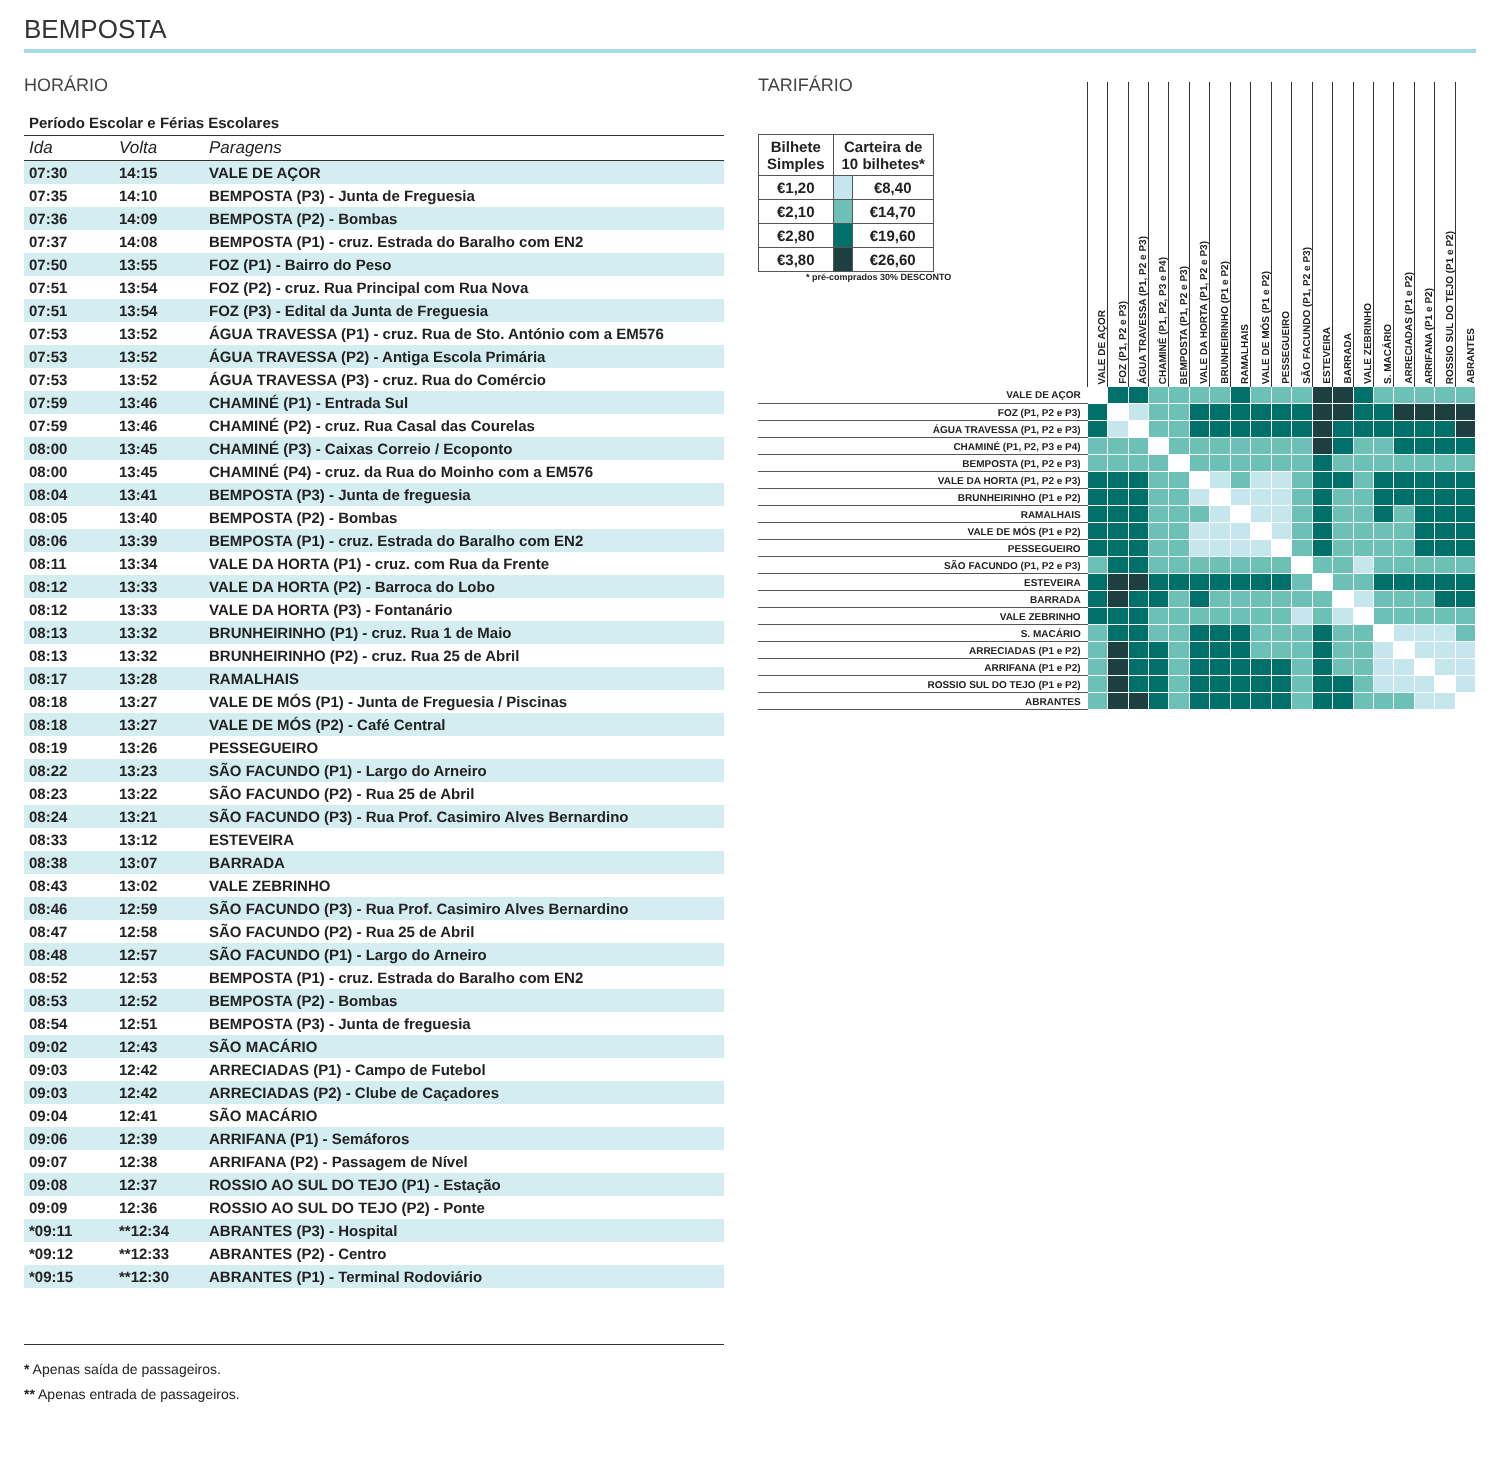BEMPOSTA
HORÁRIO
Período Escolar e Férias Escolares
| Ida | Volta | Paragens |
| --- | --- | --- |
| 07:30 | 14:15 | VALE DE AÇOR |
| 07:35 | 14:10 | BEMPOSTA (P3) - Junta de Freguesia |
| 07:36 | 14:09 | BEMPOSTA (P2) - Bombas |
| 07:37 | 14:08 | BEMPOSTA (P1) - cruz. Estrada do Baralho com EN2 |
| 07:50 | 13:55 | FOZ (P1) - Bairro do Peso |
| 07:51 | 13:54 | FOZ (P2) - cruz. Rua Principal com Rua Nova |
| 07:51 | 13:54 | FOZ (P3) - Edital da Junta de Freguesia |
| 07:53 | 13:52 | ÁGUA TRAVESSA (P1) - cruz. Rua de Sto. António com a EM576 |
| 07:53 | 13:52 | ÁGUA TRAVESSA (P2) - Antiga Escola Primária |
| 07:53 | 13:52 | ÁGUA TRAVESSA (P3) - cruz. Rua do Comércio |
| 07:59 | 13:46 | CHAMINÉ (P1) - Entrada Sul |
| 07:59 | 13:46 | CHAMINÉ (P2) - cruz. Rua Casal das Courelas |
| 08:00 | 13:45 | CHAMINÉ (P3) - Caixas Correio / Ecoponto |
| 08:00 | 13:45 | CHAMINÉ (P4) - cruz. da Rua do Moinho com a EM576 |
| 08:04 | 13:41 | BEMPOSTA (P3) - Junta de freguesia |
| 08:05 | 13:40 | BEMPOSTA (P2) - Bombas |
| 08:06 | 13:39 | BEMPOSTA (P1) - cruz. Estrada do Baralho com EN2 |
| 08:11 | 13:34 | VALE DA HORTA (P1) - cruz. com Rua da Frente |
| 08:12 | 13:33 | VALE DA HORTA (P2) - Barroca do Lobo |
| 08:12 | 13:33 | VALE DA HORTA (P3) - Fontanário |
| 08:13 | 13:32 | BRUNHEIRINHO (P1) - cruz. Rua 1 de Maio |
| 08:13 | 13:32 | BRUNHEIRINHO (P2) - cruz. Rua 25 de Abril |
| 08:17 | 13:28 | RAMALHAIS |
| 08:18 | 13:27 | VALE DE MÓS (P1) - Junta de Freguesia / Piscinas |
| 08:18 | 13:27 | VALE DE MÓS (P2) - Café Central |
| 08:19 | 13:26 | PESSEGUEIRO |
| 08:22 | 13:23 | SÃO FACUNDO (P1) - Largo do Arneiro |
| 08:23 | 13:22 | SÃO FACUNDO (P2) - Rua 25 de Abril |
| 08:24 | 13:21 | SÃO FACUNDO (P3) - Rua Prof. Casimiro Alves Bernardino |
| 08:33 | 13:12 | ESTEVEIRA |
| 08:38 | 13:07 | BARRADA |
| 08:43 | 13:02 | VALE ZEBRINHO |
| 08:46 | 12:59 | SÃO FACUNDO (P3) - Rua Prof. Casimiro Alves Bernardino |
| 08:47 | 12:58 | SÃO FACUNDO (P2) - Rua 25 de Abril |
| 08:48 | 12:57 | SÃO FACUNDO (P1) - Largo do Arneiro |
| 08:52 | 12:53 | BEMPOSTA (P1) - cruz. Estrada do Baralho com EN2 |
| 08:53 | 12:52 | BEMPOSTA (P2) - Bombas |
| 08:54 | 12:51 | BEMPOSTA (P3) - Junta de freguesia |
| 09:02 | 12:43 | SÃO MACÁRIO |
| 09:03 | 12:42 | ARRECIADAS (P1) - Campo de Futebol |
| 09:03 | 12:42 | ARRECIADAS (P2) - Clube de Caçadores |
| 09:04 | 12:41 | SÃO MACÁRIO |
| 09:06 | 12:39 | ARRIFANA (P1) - Semáforos |
| 09:07 | 12:38 | ARRIFANA (P2) - Passagem de Nível |
| 09:08 | 12:37 | ROSSIO AO SUL DO TEJO (P1) - Estação |
| 09:09 | 12:36 | ROSSIO AO SUL DO TEJO (P2) - Ponte |
| *09:11 | **12:34 | ABRANTES (P3) - Hospital |
| *09:12 | **12:33 | ABRANTES (P2) - Centro |
| *09:15 | **12:30 | ABRANTES (P1) - Terminal Rodoviário |
* Apenas saída de passageiros.
** Apenas entrada de passageiros.
TARIFÁRIO
| Bilhete Simples | Carteira de 10 bilhetes* | |
| --- | --- | --- |
| €1,20 | | €8,40 |
| €2,10 | | €14,70 |
| €2,80 | | €19,60 |
| €3,80 | | €26,60 |
* pré-comprados 30% DESCONTO
| | VALE DE AÇOR | FOZ (P1, P2 e P3) | ÁGUA TRAVESSA (P1, P2 e P3) | CHAMINÉ (P1, P2, P3 e P4) | BEMPOSTA (P1, P2 e P3) | VALE DA HORTA (P1, P2 e P3) | BRUNHEIRINHO (P1 e P2) | RAMALHAIS | VALE DE MÓS (P1 e P2) | PESSEGUEIRO | SÃO FACUNDO (P1, P2 e P3) | ESTEVEIRA | BARRADA | VALE ZEBRINHO | S. MACÁRIO | ARRECIADAS (P1 e P2) | ARRIFANA (P1 e P2) | ROSSIO SUL DO TEJO (P1 e P2) | ABRANTES |
| --- | --- | --- | --- | --- | --- | --- | --- | --- | --- | --- | --- | --- | --- | --- | --- | --- | --- | --- | --- |
| VALE DE AÇOR | | | | | | | | | | | | | | | | | | | |
| FOZ (P1, P2 e P3) | | | | | | | | | | | | | | | | | | | |
| ÁGUA TRAVESSA (P1, P2 e P3) | | | | | | | | | | | | | | | | | | | |
| CHAMINÉ (P1, P2, P3 e P4) | | | | | | | | | | | | | | | | | | | |
| BEMPOSTA (P1, P2 e P3) | | | | | | | | | | | | | | | | | | | |
| VALE DA HORTA (P1, P2 e P3) | | | | | | | | | | | | | | | | | | | |
| BRUNHEIRINHO (P1 e P2) | | | | | | | | | | | | | | | | | | | |
| RAMALHAIS | | | | | | | | | | | | | | | | | | | |
| VALE DE MÓS (P1 e P2) | | | | | | | | | | | | | | | | | | | |
| PESSEGUEIRO | | | | | | | | | | | | | | | | | | | |
| SÃO FACUNDO (P1, P2 e P3) | | | | | | | | | | | | | | | | | | | |
| ESTEVEIRA | | | | | | | | | | | | | | | | | | | |
| BARRADA | | | | | | | | | | | | | | | | | | | |
| VALE ZEBRINHO | | | | | | | | | | | | | | | | | | | |
| S. MACÁRIO | | | | | | | | | | | | | | | | | | | |
| ARRECIADAS (P1 e P2) | | | | | | | | | | | | | | | | | | | |
| ARRIFANA (P1 e P2) | | | | | | | | | | | | | | | | | | | |
| ROSSIO SUL DO TEJO (P1 e P2) | | | | | | | | | | | | | | | | | | | |
| ABRANTES | | | | | | | | | | | | | | | | | | | |